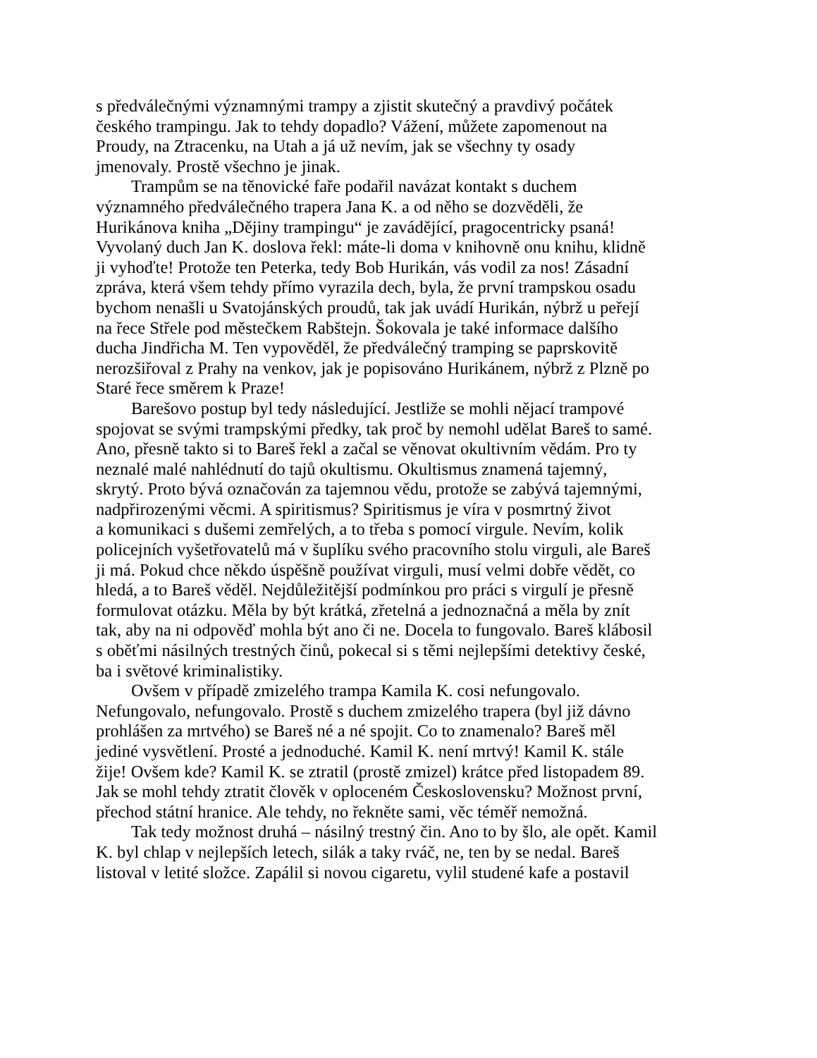s předválečnými významnými trampy a zjistit skutečný a pravdivý počátek
českého trampingu. Jak to tehdy dopadlo? Vážení, můžete zapomenout na
Proudy, na Ztracenku, na Utah a já už nevím, jak se všechny ty osady
jmenovaly. Prostě všechno je jinak.
Trampům se na těnovické faře podařil navázat kontakt s duchem
významného předválečného trapera Jana K. a od něho se dozvěděli, že
Hurikánova kniha „Dějiny trampingu“ je zavádějící, pragocentricky psaná!
Vyvolaný duch Jan K. doslova řekl: máte-li doma v knihovně onu knihu, klidně
ji vyhoďte! Protože ten Peterka, tedy Bob Hurikán, vás vodil za nos! Zásadní
zpráva, která všem tehdy přímo vyrazila dech, byla, že první trampskou osadu
bychom nenašli u Svatojánských proudů, tak jak uvádí Hurikán, nýbrž u peřejí
na řece Střele pod městečkem Rabštejn. Šokovala je také informace dalšího
ducha Jindřicha M. Ten vypověděl, že předválečný tramping se paprskovitě
nerozšiřoval z Prahy na venkov, jak je popisováno Hurikánem, nýbrž z Plzně po
Staré řece směrem k Praze!
Barešovo postup byl tedy následující. Jestliže se mohli nějací trampové
spojovat se svými trampskými předky, tak proč by nemohl udělat Bareš to samé.
Ano, přesně takto si to Bareš řekl a začal se věnovat okultivním vědám. Pro ty
neznalé malé nahlédnutí do tajů okultismu. Okultismus znamená tajemný,
skrytý. Proto bývá označován za tajemnou vědu, protože se zabývá tajemnými,
nadpřirozenými věcmi. A spiritismus? Spiritismus je víra v posmrtný život
a komunikaci s dušemi zemřelých, a to třeba s pomocí virgule. Nevím, kolik
policejních vyšetřovatelů má v šuplíku svého pracovního stolu virguli, ale Bareš
ji má. Pokud chce někdo úspěšně používat virguli, musí velmi dobře vědět, co
hledá, a to Bareš věděl. Nejdůležitější podmínkou pro práci s virgulí je přesně
formulovat otázku. Měla by být krátká, zřetelná a jednoznačná a měla by znít
tak, aby na ni odpověď mohla být ano či ne. Docela to fungovalo. Bareš klábosil
s oběťmi násilných trestných činů, pokecal si s těmi nejlepšími detektivy české,
ba i světové kriminalistiky.
Ovšem v případě zmizelého trampa Kamila K. cosi nefungovalo.
Nefungovalo, nefungovalo. Prostě s duchem zmizelého trapera (byl již dávno
prohlášen za mrtvého) se Bareš né a né spojit. Co to znamenalo? Bareš měl
jediné vysvětlení. Prosté a jednoduché. Kamil K. není mrtvý! Kamil K. stále
žije! Ovšem kde? Kamil K. se ztratil (prostě zmizel) krátce před listopadem 89.
Jak se mohl tehdy ztratit člověk v oploceném Československu? Možnost první,
přechod státní hranice. Ale tehdy, no řekněte sami, věc téměř nemožná.
Tak tedy možnost druhá – násilný trestný čin. Ano to by šlo, ale opět. Kamil
K. byl chlap v nejlepších letech, silák a taky rváč, ne, ten by se nedal. Bareš
listoval v letité složce. Zapálil si novou cigaretu, vylil studené kafe a postavil